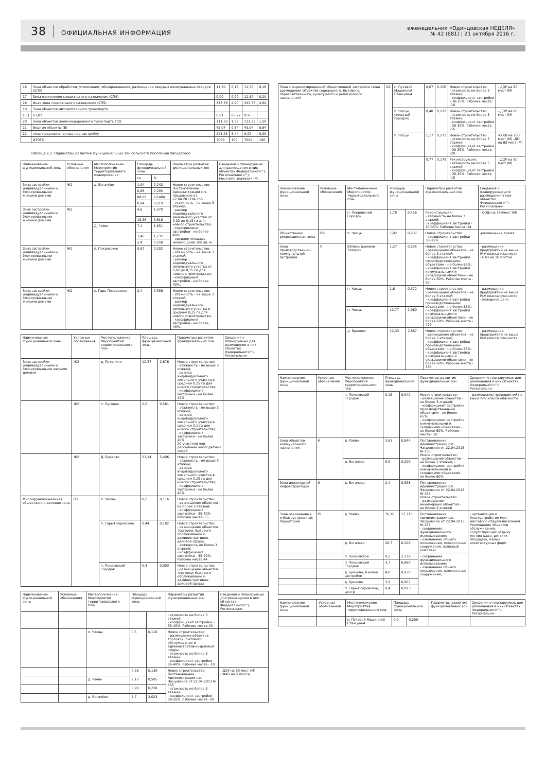38 ОФИЦИАЛЬНАЯ ИНФОРМАЦИЯ
еженедельник «Одинцовская НЕДЕЛЯ»
№ 42 (681) | 21 октября 2016 г.
| 16 | Зона объектов обработки, утилизации, обезвреживания, размещения твердых коммунальных отходов (СП3) | 11,50 | 0,16 | 11,50 | 0,16 |
| 17 | Зона озеленения специального назначения (СП4) | 0,00 | 0,00 | 12,82 | 0,20 |
| 18 | Иная зона специального назначения (СП5) | 343,33 | 4,90 | 343,33 | 4,90 |
| 19 | Зона объектов автомобильного транспорта | | | | |
| (Т1) | 63,87 | 0,91 | 66,27 | 0,95 | |
| 20 | Зона объектов железнодорожного транспорта (Т2) | 111,33 | 1,59 | 111,33 | 1,59 |
| 21 | Водные объекты (В) | 45,04 | 0,64 | 45,04 | 0,64 |
| 22 | зоны предназначенные под застройку | 241,23 | 3,44 | 0,00 | 0,00 |
| | ИТОГО | 7009 | 100 | 7009 | 100 |
Таблица 2.2. Параметры развития функциональных зон сельского поселения Часцовское
| Наименование функциональной зоны | Условные обозначения | Местоположение Мероприятия территориального планирования | Площадь функциональной зоны | | Параметры развития функциональных зон | Сведения о планируемых для размещения в них объектах Федерального^), Регионального^), Местного значения (М) |
| --- | --- | --- | --- | --- | --- | --- |
| | | | га | % | | |
| Зона застройки индивидуальными и блокированными жилыми домами | Ж2 | д. Богачёво | 1,04 | 0,242 | Новое строительство: Постановление Администрации с.п. Часцовское от 22.04.2013 № 155 - этажность - не выше 3 этажей; - размер индивидуального земельного участка от 0,02 до 0,15 га для нового строительства; - коэффициент застройки - не более 40%. - средняя площадь жилого дома 300 кв. м. | |
| | | | 0,88 | 0,205 | | |
| | | | 88,09 | 20,484 | | |
| | | | 0,94 | 0,219 | | |
| Зона застройки индивидуальными и блокированными жилыми домами | Ж2 | | 4,6 | 1,070 | | |
| | | | 15,56 | 3,618 | | |
| | | Д. Раёво | 7,1 | 1,651 | | |
| | | | 7,46 | 1,735 | | |
| | | | 2,4 | 0,558 | | |
| Зона застройки индивидуальными и блокированными жилыми домами | Ж2 | п. Покровское | 0,87 | 0,202 | Новое строительство: - этажность - не выше 3 этажей; - размер индивидуального земельного участка от 0,02 до 0,15 га для нового строительства; - коэффициент застройки - не более 40%. | |
| Зона застройки индивидуальными и блокированными жилыми домами | Ж2 | п. Гарь-Покровское | 2,4 | 0,558 | Новое строительство: - этажность - не выше 3 этажей; - размер индивидуального земельного участка в среднем 0,25 га для нового строительства; - коэффициент застройки - не более 40%. | |
| Наименование функциональной зоны | Условные обозначения | Местоположение Мероприятия территориального пла- | Площадь функциональной зоны | | Параметры развития функциональных зон | Сведения о планируемых для размещения в них объектах Федерального^), Регионально- |
| --- | --- | --- | --- | --- | --- | --- |
| Зона застройки индивидуальными и блокированными жилыми домами | Ж2 | д. Петелино | 12,37 | 2,876 | Новое строительство: - этажность - не выше 3 этажей; - размер индивидуального земельного участка в среднем 0,25 га для нового строительства; - коэффициент застройки - не более 40%. | |
| | Ж2 | п. Луговая | 2,5 | 0,581 | Новое строительство: - этажность - не выше 3 этажей; - размер индивидуального земельного участка в среднем 0,1 га для нового строительства; - коэффициент застройки - не более 40%. 20 участков под расселение многодетных семей | |
| | Ж2 | Д. Брехово | 23,14 | 5,406 | Новое строительство: - этажность - не выше 3 этажей; - размер индивидуального земельного участка в среднем 0,25 га для нового строительства; - коэффициент застройки - не более 40%. | |
| Многофункциональная общественно-деловая зона | О1 | п. Часцы | 0,5 | 0,116 | Новое строительство: - размещение объектов - не более 3 этажей; - коэффициент застройки - 35-40% Рабочие места- 65 | |
| | | п. Гарь-Покровское | 0,44 | 0,102 | Новое строительство: - размещение объектов торговли, бытового обслуживание и административно-деловой сферы - этажность не более 3 этажей; - коэффициент застройки - 35-40%. Рабочие места 44 | |
| | | п. Покровский Городок | 0,4 | 0,093 | Новое строительство: - размещение объектов торговли, бытового обслуживание и административно-деловой сферы | |
| Наименование функциональной зоны | Условные обозначения | Местоположение Мероприятия территориального пла- | Площадь функциональной зоны | | Параметры развития функциональных зон | Сведения о планируемых для размещения в них объектах Федерального^), Регионально- |
| --- | --- | --- | --- | --- | --- | --- |
| | | | | | - этажность не более 3 этажей; - коэффициент застройки - 35-40%. Рабочие места-40 | |
| | | п. Часцы | 0,5 | 0,116 | Новое строительство: - размещение объектов торговли, бытового обслуживание и административно-деловой сферы - этажность не более 3 этажей; - коэффициент застройки - 35-40%. Рабочие места - 10 | |
| | | | 0,56 | 0,130 | Новое строительство: Постановление Администрации с.п. Часцовское от 22.04.2013 № 155 - этажность не более 3 этажей; - коэффициент застройки - 30-35%. Рабочие места -30 | - ДОУ на 30 мест (М) - ФАП на 5 пос/см |
| | | д. Раёво | 2,17 | 0,505 | | |
| | | | 0,99 | 0,230 | | |
| | | д. Богачёво | 8,7 | 2,023 | | |
| Зона специализированной общественной застройки (зона размещения объектов социального, бытового, образовательного, культурного и религиозного назначения) | О2 | п. Путевой Машинной Станции-4 | 0,67 | 0,156 | Новое строительство: - этажность не более 3 этажей; - коэффициент застройки - 30-35%. Рабочие места -16 | - ДОУ на 80 мест (М) |
| | | п. Часцы (военный городок) | 0,48 | 0,112 | Новое строительство: - этажность не более 3 этажей; - коэффициент застройки - 30-35%. Рабочие места -16 | - ДОУ на 80 мест (М) |
| | | п. Часцы | 1,17 | 0,272 | Новое строительство: - этажность не более 3 этажей; - коэффициент застройки - 30-35%. Рабочие места -28 | -СОШ на 200 мест (М) -ДО на 80 мест (М) |
| | | | 0,77 | 0,179 | Реконструкция: - этажность не более 3 этажей; - коэффициент застройки - 30-35%. Рабочие места -16 | - ДОУ на 80 мест (М) |
| Наименование функциональной зоны | Условные обозначения | Местоположение Мероприятия территориального пла- | Площадь функциональной зоны | | Параметры развития функциональных зон | Сведения о планируемых для размещения в них объектах Федерального^), Регионально- |
| --- | --- | --- | --- | --- | --- | --- |
| | | п. Покровский Городок | 1,79 | 0,416 | Реконструкция: - этажность не более 3 этажей; - коэффициент застройки - 30-35%. Рабочие места -14 | - СОШ на 140мест (М) |
| Общественно рекреационная зона | О5 | п. Часцы | 1,02 | 0,237 | Новое строительство: - коэффициент застройки - 30-35%. | -размещение Храма |
| Зона производственно-коммунальной застройки | П | Вблизи деревни Татарки | 1,27 | 0,295 | Новое строительство: - размещение объектов - не более 3 этажей; - коэффициент застройки производственными объектами - не более 65%; - коэффициент застройки коммунальными и складскими объектами - не более 60%. Рабочие места - 50 | - размещение предприятий не выше IV-V класса опасности - СТО на 10 постов |
| | | п. Часцы | 1,6 | 0,372 | Новое строительство: - размещение объектов - не более 3 этажей; - коэффициент застройки производственными объектами - не более 65%; - коэффициент застройки коммунальными и складскими объектами - не более 60%. Рабочие места - 470 | - размещение предприятий не выше IV-V класса опасности - пожарное депо |
| | | п. Часцы | 12,77 | 2,969 | | |
| | | д. Брехово | 12,33 | 2,867 | Новое строительство: - размещение объектов - не более 3 этажей; - коэффициент застройки производственными объектами - не более 65%; - коэффициент застройки коммунальными и складскими объектами - не более 60%. Рабочие места - 335 | - размещение предприятий не выше IV-V класса опасности |
| Наименование функциональной зоны | Условные обозначения | Местоположение Мероприятия территориального пла- | Площадь функциональной зоны | | Параметры развития функциональных зон | Сведения о планируемых для размещения в них объектах Федерального^), Регионально- |
| --- | --- | --- | --- | --- | --- | --- |
| | | п. Покровский Городок | 0,18 | 0,042 | Новое строительство: - размещение объектов - не более 3 этажей; - коэффициент застройки производственными объектами - не более 65%; - коэффициент застройки коммунальными и складскими объектами - не более 60%. Рабочие места - 30 | - размещение предприятий не выше IV-V класса опасности |
| Зона объектов коммунального назначения | К | д. Раёво | 3,63 | 0,844 | Постановление Администрации с.п. Часцовское от 22.04.2013 № 155 Новое строительство: - размещение объектов - не более 3 этажей; - - коэффициент застройки коммунальными и складскими объектами - не более 60%. | |
| | | д. Богачево | 0,9 | 0,209 | | - |
| Зона инженерной инфраструктуры | И | д. Богачево | 2,4 | 0,558 | Постановление Администрации с.п. Часцовское от 22.04.2013 № 155 Новое строительство: - размещение инженерных объектов - не более 3 этажей | |
| Зона озелененных и благоустроенных территорий | Р1 | д. Раёво | 76,18 | 17,715 | Постановление Администрации с.п. Часцовское от 22.04.2013 № 155 - сохранение функционального использования; - озеленение общего пользования, плоскостные сооружения, пляжный комплекс | - организация и благоустройство мест массового отдыха населения. Размещение объектов обслуживания, сопутствующих отдыху: летних кафе, детских площадок, малых архитектурных форм |
| | | д. Богачево | 26,7 | 6,209 | | |
| | | п. Покровское | 9,2 | 2,139 | - сохранение функционального использования; - озеленение общего пользования, плоскостные сооружения, | |
| | | п. Покровский Городок | 3,7 | 0,860 | | |
| | | д. Брехово, в новой застройки | 4,0 | 0,930 | | |
| | | д. Брехово | 3,9 | 0,907 | | |
| | | п. Гарь-Покровское, центр | 0,4 | 0,093 | | |
| Наименование функциональной зоны | Условные обозначения | Местоположение Мероприятия территориального пла- | Площадь функциональной зоны | | Параметры развития функциональных зон | Сведения о планируемых для размещения в них объектах Федерального^), Регионально- |
| --- | --- | --- | --- | --- | --- | --- |
| | | п. Путевой Машинной Станции-4 | 0,9 | 0,209 | | |